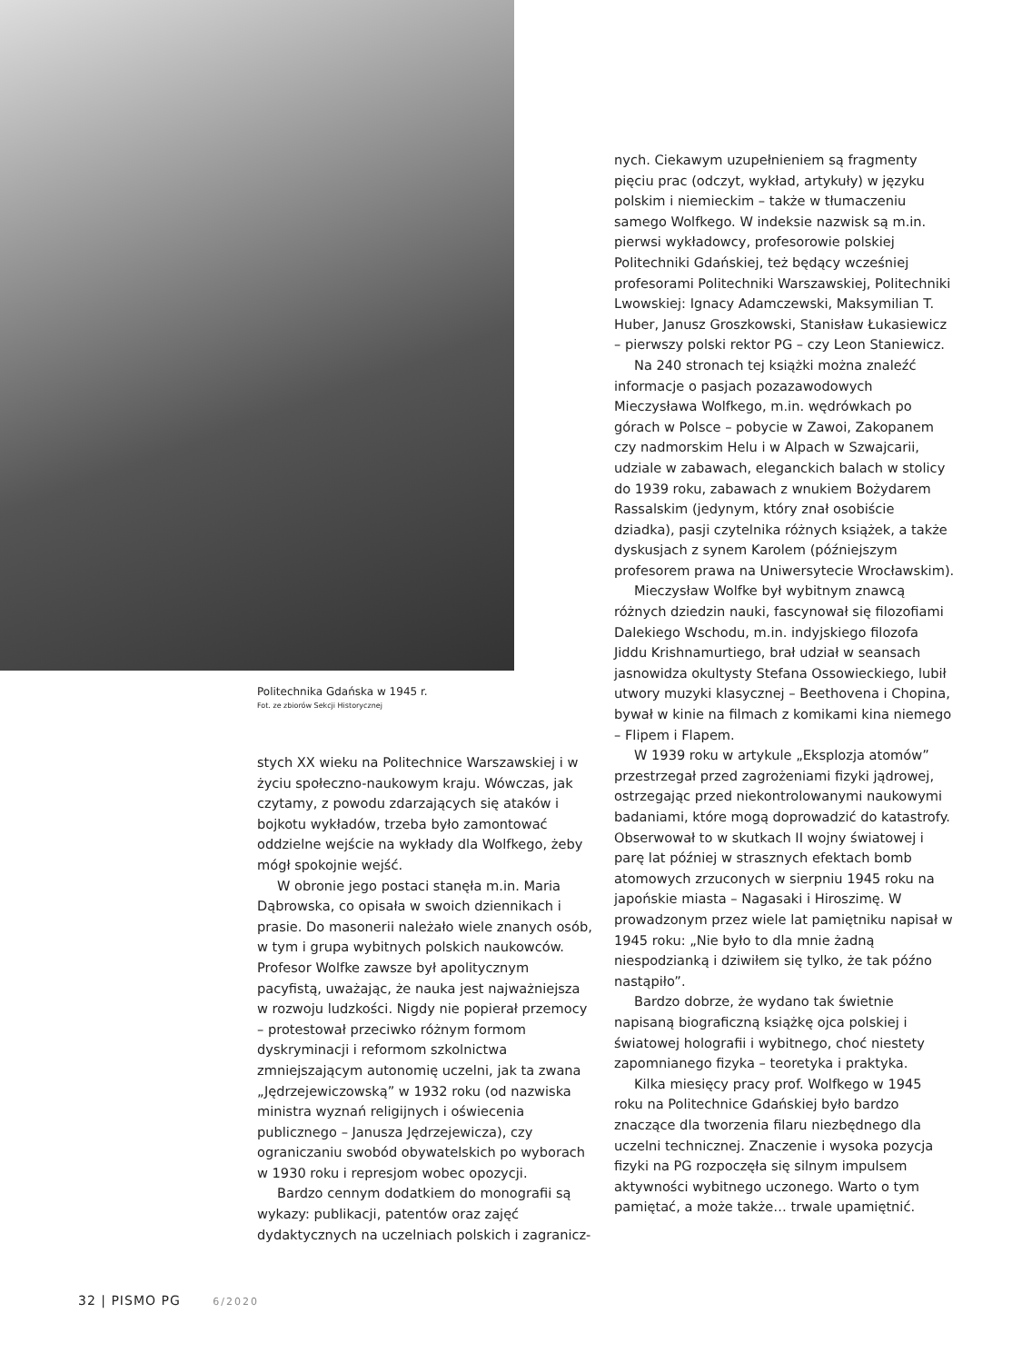Politechnika Gdańska w 1945 r.
Fot. ze zbiorów Sekcji Historycznej
stych XX wieku na Politechnice Warszawskiej i w życiu społeczno-naukowym kraju. Wówczas, jak czytamy, z powodu zdarzających się ataków i bojkotu wykładów, trzeba było zamontować oddzielne wejście na wykłady dla Wolfkego, żeby mógł spokojnie wejść.
W obronie jego postaci stanęła m.in. Maria Dąbrowska, co opisała w swoich dziennikach i prasie. Do masonerii należało wiele znanych osób, w tym i grupa wybitnych polskich naukowców. Profesor Wolfke zawsze był apolitycznym pacyfistą, uważając, że nauka jest najważniejsza w rozwoju ludzkości. Nigdy nie popierał przemocy – protestował przeciwko różnym formom dyskryminacji i reformom szkolnictwa zmniejszającym autonomię uczelni, jak ta zwana „Jędrzejewiczowską” w 1932 roku (od nazwiska ministra wyznań religijnych i oświecenia publicznego – Janusza Jędrzejewicza), czy ograniczaniu swobód obywatelskich po wyborach w 1930 roku i represjom wobec opozycji.
Bardzo cennym dodatkiem do monografii są wykazy: publikacji, patentów oraz zajęć dydaktycznych na uczelniach polskich i zagranicz-
nych. Ciekawym uzupełnieniem są fragmenty pięciu prac (odczyt, wykład, artykuły) w języku polskim i niemieckim – także w tłumaczeniu samego Wolfkego. W indeksie nazwisk są m.in. pierwsi wykładowcy, profesorowie polskiej Politechniki Gdańskiej, też będący wcześniej profesorami Politechniki Warszawskiej, Politechniki Lwowskiej: Ignacy Adamczewski, Maksymilian T. Huber, Janusz Groszkowski, Stanisław Łukasiewicz – pierwszy polski rektor PG – czy Leon Staniewicz.
Na 240 stronach tej książki można znaleźć informacje o pasjach pozazawodowych Mieczysława Wolfkego, m.in. wędrówkach po górach w Polsce – pobycie w Zawoi, Zakopanem czy nadmorskim Helu i w Alpach w Szwajcarii, udziale w zabawach, eleganckich balach w stolicy do 1939 roku, zabawach z wnukiem Bożydarem Rassalskim (jedynym, który znał osobiście dziadka), pasji czytelnika różnych książek, a także dyskusjach z synem Karolem (późniejszym profesorem prawa na Uniwersytecie Wrocławskim).
Mieczysław Wolfke był wybitnym znawcą różnych dziedzin nauki, fascynował się filozofiami Dalekiego Wschodu, m.in. indyjskiego filozofa Jiddu Krishnamurtiego, brał udział w seansach jasnowidza okultysty Stefana Ossowieckiego, lubił utwory muzyki klasycznej – Beethovena i Chopina, bywał w kinie na filmach z komikami kina niemego – Flipem i Flapem.
W 1939 roku w artykule „Eksplozja atomów” przestrzegał przed zagrożeniami fizyki jądrowej, ostrzegając przed niekontrolowanymi naukowymi badaniami, które mogą doprowadzić do katastrofy. Obserwował to w skutkach II wojny światowej i parę lat później w strasznych efektach bomb atomowych zrzuconych w sierpniu 1945 roku na japońskie miasta – Nagasaki i Hiroszimę. W prowadzonym przez wiele lat pamiętniku napisał w 1945 roku: „Nie było to dla mnie żadną niespodzianką i dziwiłem się tylko, że tak późno nastąpiło”.
Bardzo dobrze, że wydano tak świetnie napisaną biograficzną książkę ojca polskiej i światowej holografii i wybitnego, choć niestety zapomnianego fizyka – teoretyka i praktyka.
Kilka miesięcy pracy prof. Wolfkego w 1945 roku na Politechnice Gdańskiej było bardzo znaczące dla tworzenia filaru niezbędnego dla uczelni technicznej. Znaczenie i wysoka pozycja fizyki na PG rozpoczęła się silnym impulsem aktywności wybitnego uczonego. Warto o tym pamiętać, a może także… trwale upamiętnić.
32 | PISMO PG 6/2020